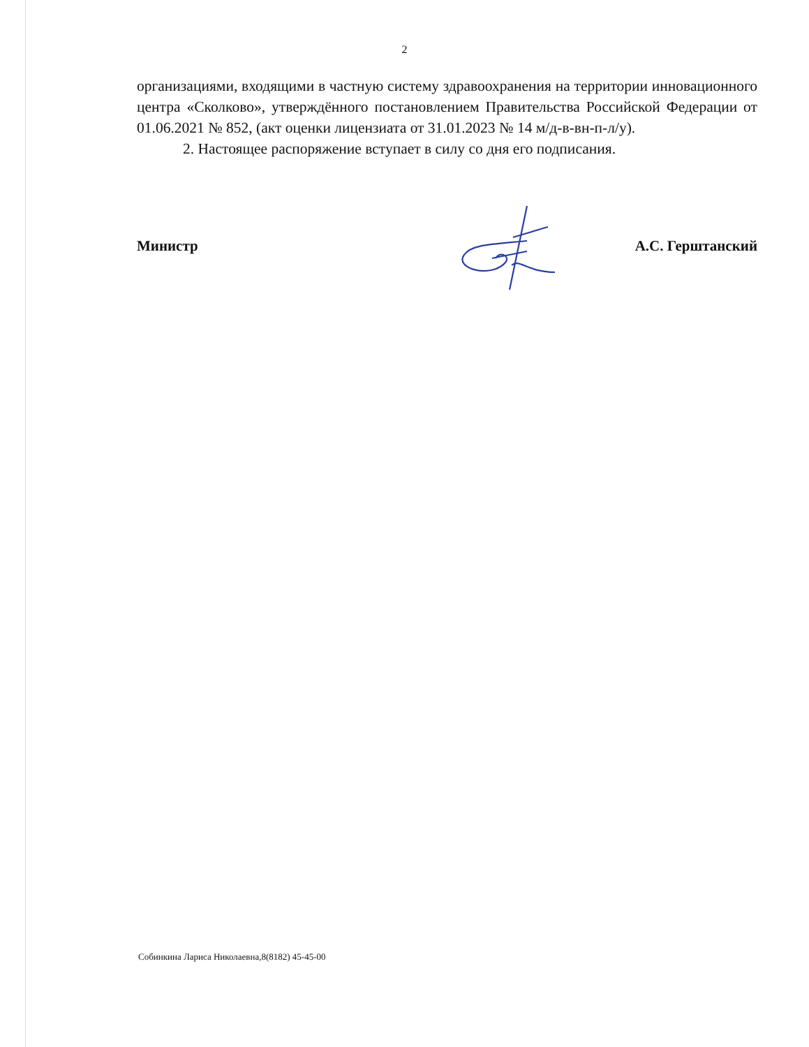2
организациями, входящими в частную систему здравоохранения на территории инновационного центра «Сколково», утверждённого постановлением Правительства Российской Федерации от 01.06.2021 № 852, (акт оценки лицензиата от 31.01.2023 № 14 м/д-в-вн-п-л/у).
2. Настоящее распоряжение вступает в силу со дня его подписания.
Министр А.С. Герштанский
Собинкина Лариса Николаевна,8(8182) 45-45-00